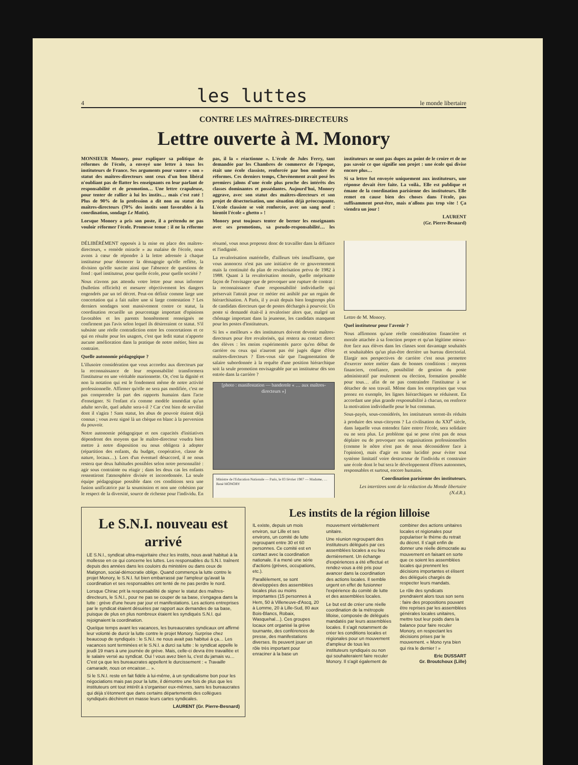4 les luttes le monde libertaire
CONTRE LES MAÎTRES-DIRECTEURS
Lettre ouverte à M. Monory
MONSIEUR Monory, pour expliquer sa politique de réformes de l'école, a envoyé une lettre à tous les instituteurs de France. Ses arguments pour vanter « son » statut des maîtres-directeurs sont ceux d'un bon libéral n'oubliant pas de flatter les enseignants en leur parlant de responsabilité et de promotion… Une lettre crapuleuse, pour tenter de rallier à lui les instits… mais c'est raté ! Plus de 90% de la profession a dit non au statut des maîtres-directeurs (70% des instits sont favorables à la coordination, sondage Le Matin).
Lorsque Monory a pris son poste, il a prétendu ne pas vouloir réformer l'école. Promesse tenue : il ne la réforme pas, il la « réactionne ». L'école de Jules Ferry, tant demandée par les Chambres de commerce de l'époque, était une école classiste, renforcée par bon nombre de réformes. Ces derniers temps, Chevènement avait posé les premiers jalons d'une école plus proche des intérêts des classes dominantes et possédantes. Aujourd'hui, Monory aggrave, avec son statut des maîtres-directeurs et son projet de désectorisation, une situation déjà préoccupante. L'école classiste se voit renforcée, avec un sang neuf : bientôt l'école « ghetto » !
Monory peut toujours tenter de berner les enseignants avec ses promotions, sa pseudo-responsabilité… les instituteurs ne sont pas dupes au point de le croire et de ne pas savoir ce que signifie son projet : une école qui divise encore plus…
Si sa lettre fut envoyée uniquement aux instituteurs, une réponse devait être faite. La voilà.. Elle est publique et émane de la coordination parisienne des instituteurs. Elle remet en cause bien des choses dans l'école, pas suffisamment peut-être, mais n'allons pas trop vite ! Ça viendra un jour !
LAURENT
(Gr. Pierre-Besnard)
DÉLIBÉRÉMENT opposés à la mise en place des maîtres-directeurs, « remède miracle » au malaise de l'école, nous avons à cœur de répondre à la lettre adressée à chaque instituteur pour dénoncer la démagogie qu'elle reflète, la division qu'elle suscite ainsi que l'absence de questions de fond : quel instituteur, pour quelle école, pour quelle société ?
Nous n'avons pas attendu votre lettre pour nous informer (bulletins officiels) et mesurer objectivement les dangers engendrés par un tel décret. Peut-on définir comme large une concertation qui a fait naître une si large contestation ? Les derniers sondages sont massivement contre ce statut, la coordination recueille un pourcentage important d'opinions favorables et les parents honnêtement renseignés ne confirment pas l'avis selon lequel ils désireraient ce statut. S'il subsiste une réelle contradiction entre les concertations et ce qui en résulte pour les usagers, c'est que ledit statut n'apporte aucune amélioration dans la pratique de notre métier, bien au contraire.
Quelle autonomie pédagogique ?
L'illusoire considération que vous accordez aux directeurs par la reconnaissance de leur responsabilité transformera l'instituteur en une véritable marionnette. Or, c'est la dignité et non la notation qui est le fondement même de notre activité professionnelle. Affirmer qu'elle ne sera pas modifiée, c'est ne pas comprendre la part des rapports humains dans l'acte d'enseigner. Si l'enfant n'a comme modèle immédiat qu'un adulte servile, quel adulte sera-t-il ? Car c'est bien de servilité dont il s'agira ! Sans statut, les abus de pouvoir étaient déjà connus ; vous avez signé là un chèque en blanc à la perversion du pouvoir.
Notre autonomie pédagogique et nos capacités d'initiatives dépendront des moyens que le maître-directeur voudra bien mettre à notre disposition ou nous obligera à adopter (répartition des enfants, du budget, coopérative, classe de nature, locaux…). Lors d'un éventuel désaccord, il ne nous restera que deux habitudes possibles selon notre personnalité : agir sous contrainte ou réagir ; dans les deux cas les enfants ressentiront l'atmosphère divisée et incoordonnée. La seule équipe pédagogique possible dans ces conditions sera une fusion unificatrice par la soumission et non une cohésion par le respect de la diversité, source de richesse pour l'individu. En résumé, vous nous proposez donc de travailler dans la défiance et l'indignité.
La revalorisation matérielle, d'ailleurs très insuffisante, que vous annoncez n'est pas une initiative de ce gouvernement mais la continuité du plan de revalorisation prévu de 1982 à 1988. Quant à la revalorisation morale, quelle méprisante façon de l'envisager que de provoquer une rupture de contrat : la reconnaissance d'une responsabilité individuelle qui préservait l'attrait pour ce métier est anihilé par un regain de hiérarchisation. A Paris, il y avait depuis bien longtemps plus de candidats directeurs que de postes déchargés à pourvoir. Un poste si demandé était-il à revaloriser alors que, malgré un chômage important dans la jeunesse, les candidats manquent pour les postes d'instituteurs.
Si les « meilleurs » des instituteurs doivent devenir maîtres-directeurs pour être revalorisés, qui restera au contact direct des élèves : les moins expérimentés parce qu'en début de carrière ou ceux qui n'auront pas été jugés digne d'être maîtres-directeurs ? Etes-vous sûr que l'augmentation de salaire subordonnée à la requête d'une position hiérarchique soit la seule promotion envisageable par un instituteur dès son entrée dans la carrière ?
[photo : manifestation — banderole « … aux maîtres-directeurs »]
Ministre de l'Education Nationale — Paris, le 03 février 1987 — Madame, … René MONORY
Lettre de M. Monory.
Quel instituteur pour l'avenir ?
Nous affirmons qu'une réelle considération financière et morale attachée à sa fonction propre et qu'un légitime mieux-être face aux élèves dans les classes sont davantage souhaités et souhaitables qu'un plus-être derrière un bureau directorial. Elargir nos perspectives de carrière c'est nous permettre d'exercer notre métier dans de bonnes conditions : moyens financiers, confiance, possibilité de gestion du poste administratif par roulement ou élection, formation possible pour tous… afin de ne pas contraindre l'instituteur à se détacher de son travail. Même dans les entreprises que vous prenez en exemple, les lignes hiérarchiques se réduisent. En accordant une plus grande responsabilité à chacun, on renforce la motivation individuelle pour le but commun.
Sous-payés, sous-considérés, les instituteurs seront-ils réduits à produire des sous-citoyens ? La civilisation du XXI<sup>e</sup> siècle, dans laquelle vous entendez faire entrer l'école, sera solidaire ou ne sera plus. Le problème qui se pose n'est pas de nous déplaire ou de provoquer nos organisations professionnelles (comme le nôtre n'est pas de nous déconsidérer face à l'opinion), mais d'agir en toute lucidité pour éviter tout système limitatif voire destructeur de l'individu et construire une école dont le but sera le développement d'êtres autonomes, responsables et surtout, encore humains.
Coordination parisienne des instituteurs.
Les intertitres sont de la rédaction du Monde libertaire (N.d.R.).
Le S.N.I. nouveau est arrivé
LE S.N.I., syndicat ultra-majoritaire chez les instits, nous avait habitué à la mollesse en ce qui concerne les luttes. Les responsables du S.N.I. traînent depuis des années dans les couloirs du ministère ou dans ceux de Matignon, social-démocratie oblige. Quand commença la lutte contre le projet Monory, le S.N.I. fut bien embarrassé par l'ampleur qu'avait la coordination et ses responsables ont tenté de ne pas perdre le nord.
Lorsque Chirac prit la responsabilité de signer le statut des maîtres-directeurs, le S.N.I., pour ne pas se couper de sa base, s'engagea dans la lutte : grève d'une heure par jour et manifestations. Les actions entreprises par le syndicat étaient désuètes par rapport aux demandes de sa base, puisque de plus en plus nombreux étaient les syndiqués S.N.I. qui rejoignaient la coordination.
Quelque temps avant les vacances, les bureaucrates syndicaux ont affirmé leur volonté de durcir la lutte contre le projet Monory. Surprise chez beaucoup de syndiqués : le S.N.I. ne nous avait pas habitué à ça… Les vacances sont terminées et le S.N.I. a durci sa lutte : le syndicat appelle le jeudi 19 mars à une journée de grève. Mais, celle-ci devra être travaillée et le salaire versé au syndicat. Oui ! vous avez bien lu, c'est du jamais vu… C'est ça que les bureaucrates appellent le durcissement : « Travaille camarade, nous on encaisse… ».
Si le S.N.I. reste en fait fidèle à lui-même, à un syndicalisme bon pour les négociations mais pas pour la lutte, il démontre une fois de plus que les instituteurs ont tout intérêt à s'organiser eux-mêmes, sans les bureaucrates qui déjà s'étonnent que dans certains départements des collègues syndiqués déchirent en masse leurs cartes syndicales.
LAURENT (Gr. Pierre-Besnard)
Les instits de la région lilloise
IL existe, depuis un mois environ, sur Lille et ses environs, un comité de lutte regroupant entre 30 et 60 personnes. Ce comité est en contact avec la coordination nationale. Il a mené une série d'actions (grèves, occupations, etc.).
Parallèlement, se sont développées des assemblées locales plus ou moins importantes (15 personnes à Hem, 50 à Villeneuve-d'Ascq, 20 à Lomme, 20 à Lille-Sud, 80 aux Bois-Blancs, Robaix, Wasquehal…). Ces groupes locaux ont organisé la grève tournante, des conférences de presse, des manifestations diverses. Ils peuvent jouer un rôle très important pour enraciner à la base un mouvement véritablement unitaire.
Une réunion regroupant des instituteurs délégués par ces assemblées locales a eu lieu dernièrement. Un échange d'expériences a été effectué et rendez-vous a été pris pour avancer dans la coordination des actions locales. Il semble urgent en effet de fusionner l'expérience du comité de lutte et des assemblées locales.
Le but est de créer une réelle coordination de la métropole lilloise, composée de délégués mandatés par leurs assemblées locales. Il s'agit notamment de créer les conditions locales et régionales pour un mouvement d'ampleur de tous les instituteurs syndiqués ou non qui souhaiteraient faire reculer Monory. Il s'agit également de combiner des actions unitaires locales et régionales pour populariser le thème du retrait du décret. Il s'agit enfin de donner une réelle démocratie au mouvement en faisant en sorte que ce soient les assemblées locales qui prennent les décisions importantes et élisent des délégués chargés de respecter leurs mandats.
Le rôle des syndicats prendraient alors tous son sens : faire des propositions pouvant être reprises par les assemblées générales locales unitaires, mettre tout leur poids dans la balance pour faire reculer Monory, en respectant les décisions prises par le mouvement. « Mono ryra bien qui rira le dernier ! »
Eric DUSSART
Gr. Broutchoux (Lille)